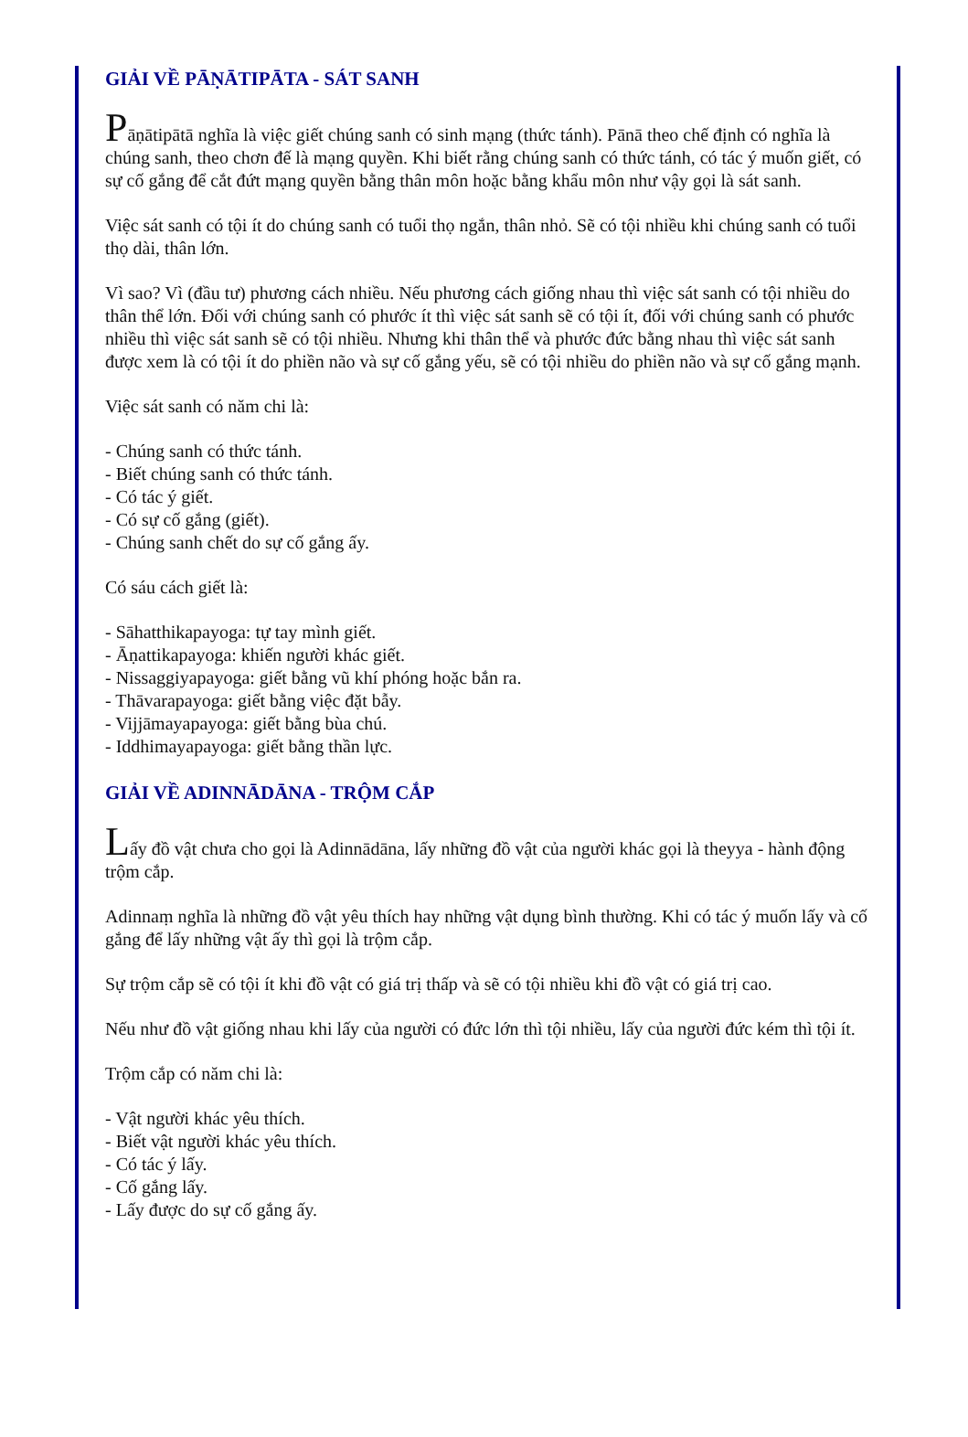GIẢI VỀ PĀṆĀTIPĀTA - SÁT SANH
Pāṇātipātā nghĩa là việc giết chúng sanh có sinh mạng (thức tánh). Pānā theo chế định có nghĩa là chúng sanh, theo chơn đế là mạng quyền. Khi biết rằng chúng sanh có thức tánh, có tác ý muốn giết, có sự cố gắng để cắt đứt mạng quyền bằng thân môn hoặc bằng khẩu môn như vậy gọi là sát sanh.
Việc sát sanh có tội ít do chúng sanh có tuổi thọ ngắn, thân nhỏ. Sẽ có tội nhiều khi chúng sanh có tuổi thọ dài, thân lớn.
Vì sao? Vì (đầu tư) phương cách nhiều. Nếu phương cách giống nhau thì việc sát sanh có tội nhiều do thân thể lớn. Đối với chúng sanh có phước ít thì việc sát sanh sẽ có tội ít, đối với chúng sanh có phước nhiều thì việc sát sanh sẽ có tội nhiều. Nhưng khi thân thể và phước đức bằng nhau thì việc sát sanh được xem là có tội ít do phiền não và sự cố gắng yếu, sẽ có tội nhiều do phiền não và sự cố gắng mạnh.
Việc sát sanh có năm chi là:
- Chúng sanh có thức tánh.
- Biết chúng sanh có thức tánh.
- Có tác ý giết.
- Có sự cố gắng (giết).
- Chúng sanh chết do sự cố gắng ấy.
Có sáu cách giết là:
- Sāhatthikapayoga: tự tay mình giết.
- Āṇattikapayoga: khiến người khác giết.
- Nissaggiyapayoga: giết bằng vũ khí phóng hoặc bắn ra.
- Thāvarapayoga: giết bằng việc đặt bẫy.
- Vijjāmayapayoga: giết bằng bùa chú.
- Iddhimayapayoga: giết bằng thần lực.
GIẢI VỀ ADINNĀDĀNA - TRỘM CẮP
Lấy đồ vật chưa cho gọi là Adinnādāna, lấy những đồ vật của người khác gọi là theyya - hành động trộm cắp.
Adinnaṃ nghĩa là những đồ vật yêu thích hay những vật dụng bình thường. Khi có tác ý muốn lấy và cố gắng để lấy những vật ấy thì gọi là trộm cắp.
Sự trộm cắp sẽ có tội ít khi đồ vật có giá trị thấp và sẽ có tội nhiều khi đồ vật có giá trị cao.
Nếu như đồ vật giống nhau khi lấy của người có đức lớn thì tội nhiều, lấy của người đức kém thì tội ít.
Trộm cắp có năm chi là:
- Vật người khác yêu thích.
- Biết vật người khác yêu thích.
- Có tác ý lấy.
- Cố gắng lấy.
- Lấy được do sự cố gắng ấy.